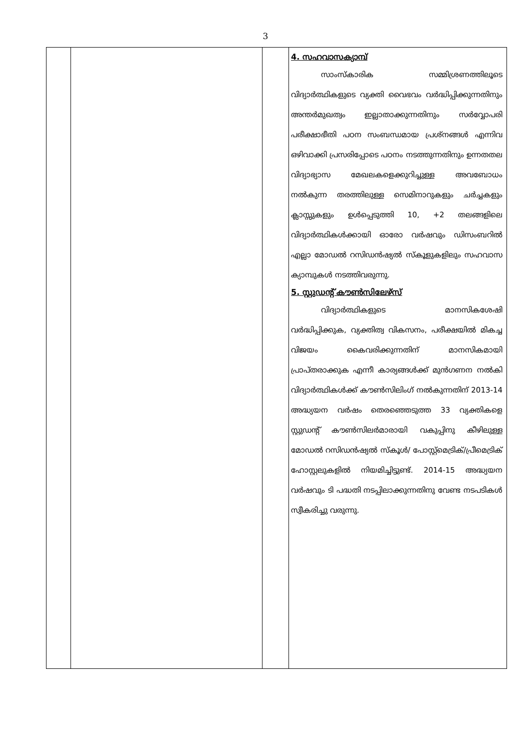3
| | | | 4. സഹവാസക്യാമ്പ് സാംസ്കാരിക സമ്മിശ്രണത്തിലൂടെ വിദ്യാർത്ഥികളുടെ വ്യക്തി വൈഭവം വർദ്ധിപ്പിക്കുന്നതിനും അന്തർമുഖത്വം ഇല്ലാതാക്കുന്നതിനും സർവ്വോപരി പരീക്ഷാഭീതി പഠന സംബന്ധമായ പ്രശ്നങ്ങൾ എന്നിവ ഒഴിവാക്കി പ്രസരിപ്പോടെ പഠനം നടത്തുന്നതിനും ഉന്നതതല വിദ്യാഭ്യാസ മേഖലകളെക്കുറിച്ചുള്ള അവബോധം നൽകുന്ന തരത്തിലുള്ള സെമിനാറുകളും ചർച്ചകളും ക്ലാസ്സുകളും ഉൾപ്പെടുത്തി 10, +2 തലങ്ങളിലെ വിദ്യാർത്ഥികൾക്കായി ഓരോ വർഷവും ഡിസംബറിൽ എല്ലാ മോഡൽ റസിഡൻഷ്യൽ സ്കൂളുകളിലും സഹവാസ ക്യാമ്പുകൾ നടത്തിവരുന്നു. 5. സ്റ്റുഡന്റ് കൗൺസിലേഴ്സ് വിദ്യാർത്ഥികളുടെ മാനസികശേഷി വർദ്ധിപ്പിക്കുക, വ്യക്തിത്വ വികസനം, പരീക്ഷയിൽ മികച്ച വിജയം കൈവരിക്കുന്നതിന് മാനസികമായി പ്രാപ്തരാക്കുക എന്നീ കാര്യങ്ങൾക്ക് മുൻഗണന നൽകി വിദ്യാർത്ഥികൾക്ക് കൗൺസിലിംഗ് നൽകുന്നതിന് 2013-14 അദ്ധ്യയന വർഷം തെരഞ്ഞെടുത്ത 33 വ്യക്തികളെ സ്റ്റുഡന്റ് കൗൺസിലർമാരായി വകുപ്പിനു കീഴിലുള്ള മോഡൽ റസിഡൻഷ്യൽ സ്കൂൾ/ പോസ്റ്റ്മെട്രിക്/പ്രീമെട്രിക് ഹോസ്റ്റലുകളിൽ നിയമിച്ചിട്ടുണ്ട്. 2014-15 അദ്ധ്യയന വർഷവും ടി പദ്ധതി നടപ്പിലാക്കുന്നതിനു വേണ്ട നടപടികൾ സ്വീകരിച്ചു വരുന്നു. |